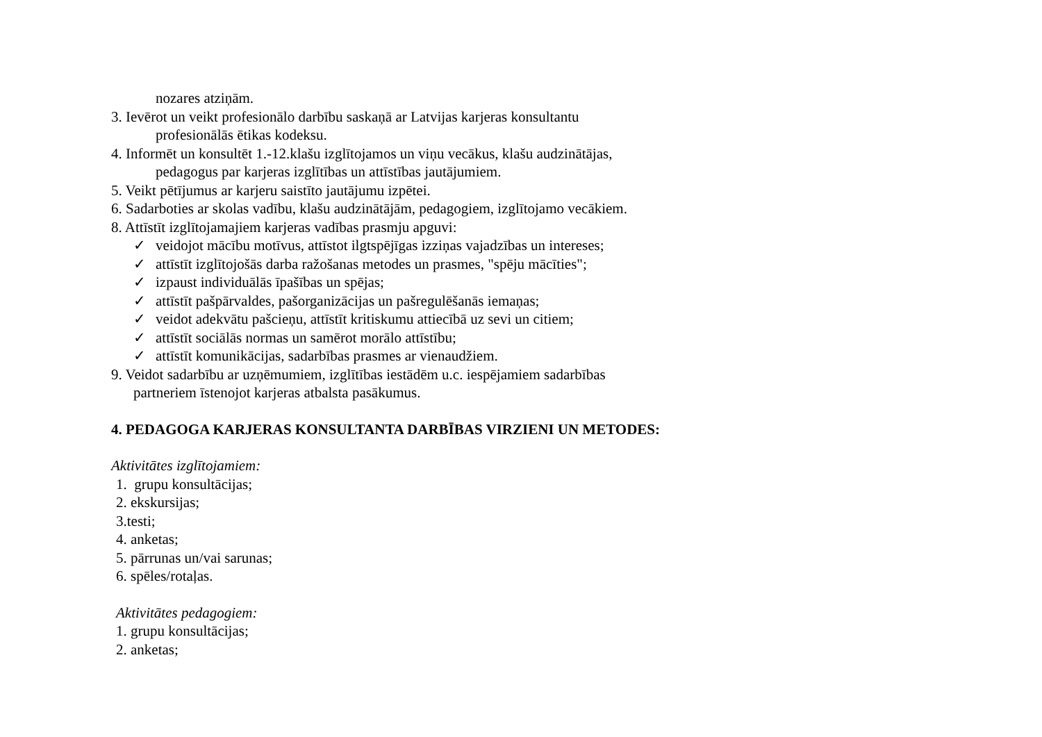nozares atziņām.
3. Ievērot un veikt profesionālo darbību saskaņā ar Latvijas karjeras konsultantu
profesionālās ētikas kodeksu.
4. Informēt un konsultēt 1.-12.klašu izglītojamos un viņu vecākus, klašu audzinātājas,
pedagogus par karjeras izglītības un attīstības jautājumiem.
5. Veikt pētījumus ar karjeru saistīto jautājumu izpētei.
6. Sadarboties ar skolas vadību, klašu audzinātājām, pedagogiem, izglītojamo vecākiem.
8. Attīstīt izglītojamajiem karjeras vadības prasmju apguvi:
✓ veidojot mācību motīvus, attīstot ilgtspējīgas izziņas vajadzības un intereses;
✓ attīstīt izglītojošās darba ražošanas metodes un prasmes, "spēju mācīties";
✓ izpaust individuālās īpašības un spējas;
✓ attīstīt pašpārvaldes, pašorganizācijas un pašregulēšanās iemaņas;
✓ veidot adekvātu pašcieņu, attīstīt kritiskumu attiecībā uz sevi un citiem;
✓ attīstīt sociālās normas un samērot morālo attīstību;
✓ attīstīt komunikācijas, sadarbības prasmes ar vienaudžiem.
9. Veidot sadarbību ar uzņēmumiem, izglītības iestādēm u.c. iespējamiem sadarbības
partneriem īstenojot karjeras atbalsta pasākumus.
4. PEDAGOGA KARJERAS KONSULTANTA DARBĪBAS VIRZIENI UN METODES:
Aktivitātes izglītojamiem:
1. grupu konsultācijas;
2. ekskursijas;
3.testi;
4. anketas;
5. pārrunas un/vai sarunas;
6. spēles/rotaļas.
Aktivitātes pedagogiem:
1. grupu konsultācijas;
2. anketas;